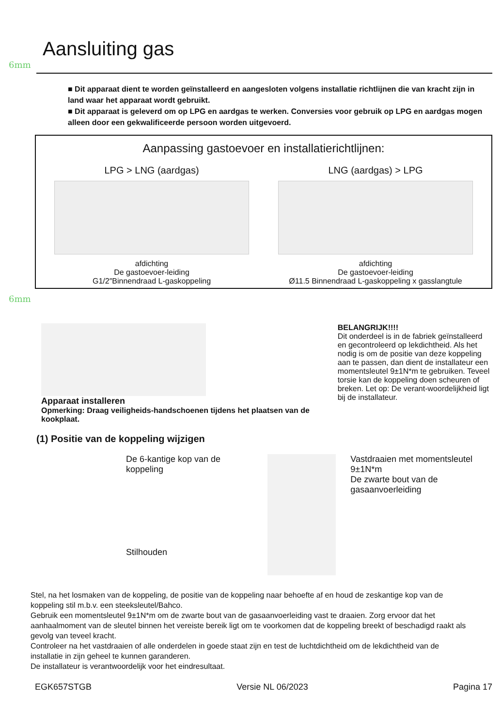Aansluiting gas
6mm
■ Dit apparaat dient te worden geïnstalleerd en aangesloten volgens installatie richtlijnen die van kracht zijn in land waar het apparaat wordt gebruikt.
■ Dit apparaat is geleverd om op LPG en aardgas te werken. Conversies voor gebruik op LPG en aardgas mogen alleen door een gekwalificeerde persoon worden uitgevoerd.
Aanpassing gastoevoer en installatierichtlijnen:
LPG > LNG (aardgas)
afdichting
De gastoevoer-leiding
G1/2″Binnendraad L-gaskoppeling
LNG (aardgas) > LPG
afdichting
De gastoevoer-leiding
Ø11.5 Binnendraad L-gaskoppeling x gasslangtule
6mm
Apparaat installeren
Opmerking: Draag veiligheids-handschoenen tijdens het plaatsen van de kookplaat.
BELANGRIJK!!!!
Dit onderdeel is in de fabriek geïnstalleerd en gecontroleerd op lekdichtheid. Als het nodig is om de positie van deze koppeling aan te passen, dan dient de installateur een momentsleutel 9±1N*m te gebruiken. Teveel torsie kan de koppeling doen scheuren of breken. Let op: De verant-woordelijkheid ligt bij de installateur.
(1) Positie van de koppeling wijzigen
De 6-kantige kop van de koppeling
Stilhouden
Vastdraaien met momentsleutel 9±1N*m
De zwarte bout van de gasaanvoerleiding
Stel, na het losmaken van de koppeling, de positie van de koppeling naar behoefte af en houd de zeskantige kop van de koppeling stil m.b.v. een steeksleutel/Bahco.
Gebruik een momentsleutel 9±1N*m om de zwarte bout van de gasaanvoerleiding vast te draaien. Zorg ervoor dat het aanhaalmoment van de sleutel binnen het vereiste bereik ligt om te voorkomen dat de koppeling breekt of beschadigd raakt als gevolg van teveel kracht.
Controleer na het vastdraaien of alle onderdelen in goede staat zijn en test de luchtdichtheid om de lekdichtheid van de installatie in zijn geheel te kunnen garanderen.
De installateur is verantwoordelijk voor het eindresultaat.
EGK657STGB Versie NL 06/2023 Pagina 17